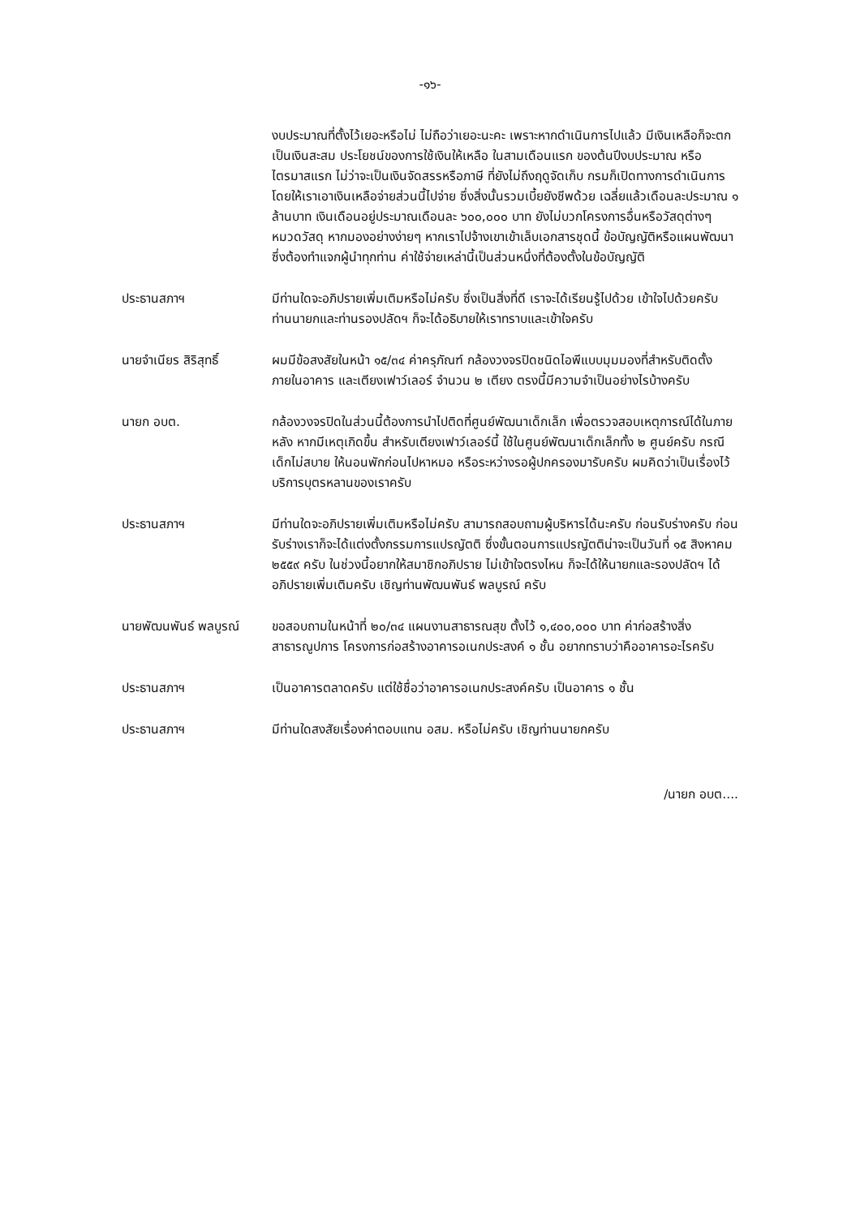-๑๖-
งบประมาณที่ตั้งไว้เยอะหรือไม่ ไม่ถือว่าเยอะนะคะ เพราะหากดำเนินการไปแล้ว มีเงินเหลือก็จะตกเป็นเงินสะสม ประโยชน์ของการใช้เงินให้เหลือ ในสามเดือนแรก ของต้นปีงบประมาณ หรือไตรมาสแรก ไม่ว่าจะเป็นเงินจัดสรรหรือภาษี ที่ยังไม่ถึงฤดูจัดเก็บ กรมก็เปิดทางการดำเนินการโดยให้เราเอาเงินเหลือจ่ายส่วนนี้ไปจ่าย ซึ่งสิ่งนั้นรวมเบี้ยยังชีพด้วย เฉลี่ยแล้วเดือนละประมาณ ๑ ล้านบาท เงินเดือนอยู่ประมาณเดือนละ ๖๐๐,๐๐๐ บาท ยังไม่บวกโครงการอื่นหรือวัสดุต่างๆ หมวดวัสดุ หากมองอย่างง่ายๆ หากเราไปจ้างเขาเข้าเล็บเอกสารชุดนี้ ข้อบัญญัติหรือแผนพัฒนา ซึ่งต้องทำแจกผู้นำทุกท่าน ค่าใช้จ่ายเหล่านี้เป็นส่วนหนึ่งที่ต้องตั้งในข้อบัญญัติ
ประธานสภาฯ มีท่านใดจะอภิปรายเพิ่มเติมหรือไม่ครับ ซึ่งเป็นสิ่งที่ดี เราจะได้เรียนรู้ไปด้วย เข้าใจไปด้วยครับ ท่านนายกและท่านรองปลัดฯ ก็จะได้อธิบายให้เราทราบและเข้าใจครับ
นายจำเนียร สิริสุทธิ์
ผมมีข้อสงสัยในหน้า ๑๕/๓๔ ค่าครุภัณฑ์ กล้องวงจรปิดชนิดไอพีแบบมุมมองที่สำหรับติดตั้งภายในอาคาร และเตียงเฟาว์เลอร์ จำนวน ๒ เตียง ตรงนี้มีความจำเป็นอย่างไรบ้างครับ
นายก อบต. กล้องวงจรปิดในส่วนนี้ต้องการนำไปติดที่ศูนย์พัฒนาเด็กเล็ก เพื่อตรวจสอบเหตุการณ์ได้ในภายหลัง หากมีเหตุเกิดขึ้น สำหรับเตียงเฟาว์เลอร์นี้ ใช้ในศูนย์พัฒนาเด็กเล็กทั้ง ๒ ศูนย์ครับ กรณีเด็กไม่สบาย ให้นอนพักก่อนไปหาหมอ หรือระหว่างรอผู้ปกครองมารับครับ ผมคิดว่าเป็นเรื่องไว้บริการบุตรหลานของเราครับ
ประธานสภาฯ มีท่านใดจะอภิปรายเพิ่มเติมหรือไม่ครับ สามารถสอบถามผู้บริหารได้นะครับ ก่อนรับร่างครับ ก่อนรับร่างเราก็จะได้แต่งตั้งกรรมการแปรญัตติ ซึ่งขั้นตอนการแปรญัตติน่าจะเป็นวันที่ ๑๕ สิงหาคม ๒๕๕๙ ครับ ในช่วงนี้อยากให้สมาชิกอภิปราย ไม่เข้าใจตรงไหน ก็จะได้ให้นายกและรองปลัดฯ ได้อภิปรายเพิ่มเติมครับ เชิญท่านพัฒนพันธ์ พลบูรณ์ ครับ
นายพัฒนพันธ์ พลบูรณ์
ขอสอบถามในหน้าที่ ๒๐/๓๔ แผนงานสาธารณสุข ตั้งไว้ ๑,๔๐๐,๐๐๐ บาท ค่าก่อสร้างสิ่งสาธารณูปการ โครงการก่อสร้างอาคารอเนกประสงค์ ๑ ชั้น อยากทราบว่าคืออาคารอะไรครับ
ประธานสภาฯ เป็นอาคารตลาดครับ แต่ใช้ชื่อว่าอาคารอเนกประสงค์ครับ เป็นอาคาร ๑ ชั้น
ประธานสภาฯ มีท่านใดสงสัยเรื่องค่าตอบแทน อสม. หรือไม่ครับ เชิญท่านนายกครับ
/นายก อบต....